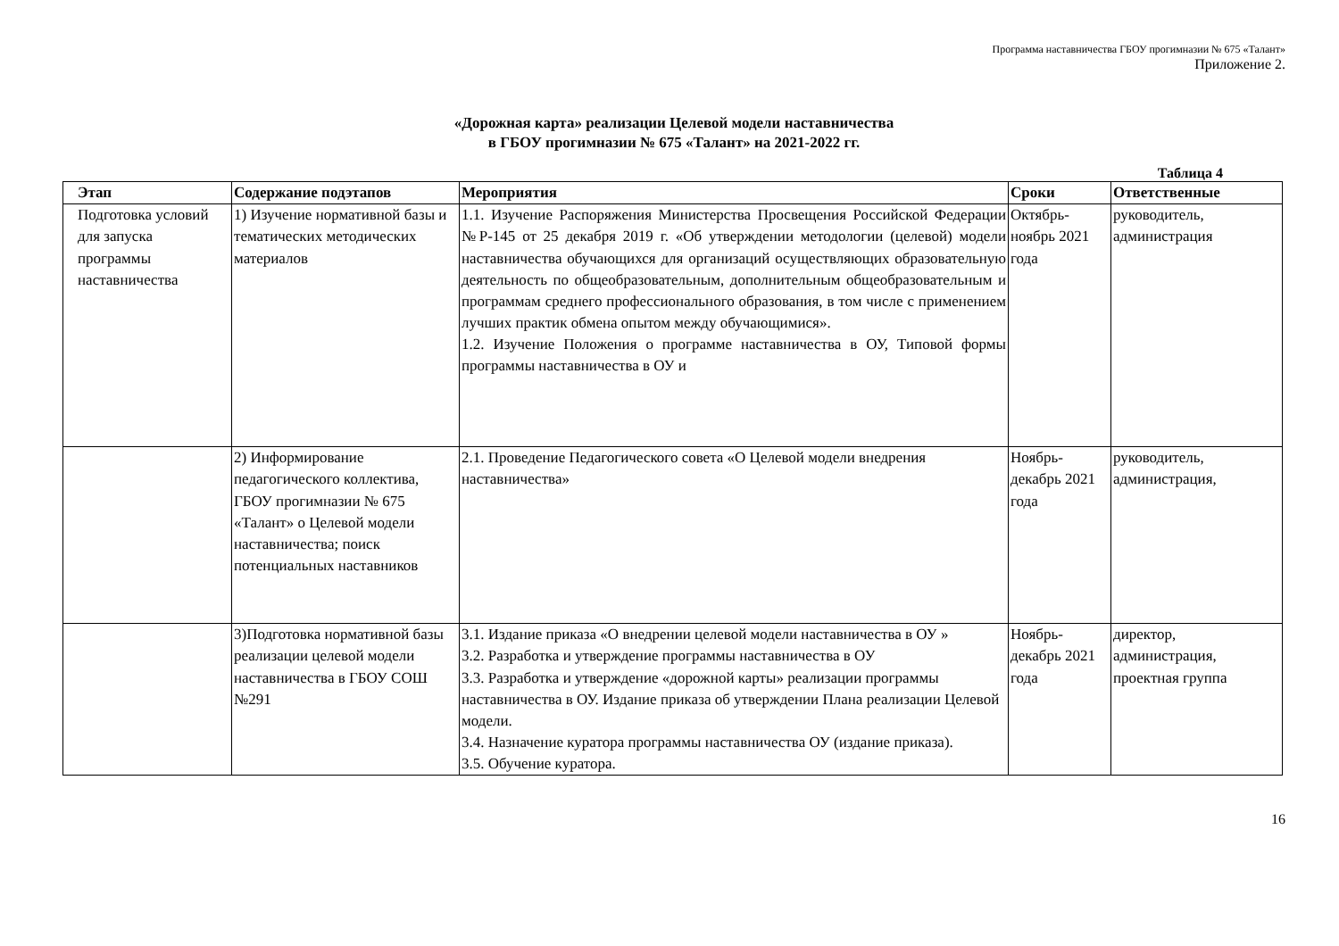Программа наставничества ГБОУ прогимназии № 675 «Талант»
Приложение 2.
«Дорожная карта» реализации Целевой модели наставничества
в ГБОУ прогимназии № 675 «Талант» на 2021-2022 гг.
Таблица 4
| Этап | Содержание подэтапов | Мероприятия | Сроки | Ответственные |
| --- | --- | --- | --- | --- |
| Подготовка условий для запуска программы наставничества | 1) Изучение нормативной базы и тематических методических материалов | 1.1. Изучение Распоряжения Министерства Просвещения Российской Федерации №Р-145 от 25 декабря 2019 г. «Об утверждении методологии (целевой) модели наставничества обучающихся для организаций осуществляющих образовательную деятельность по общеобразовательным, дополнительным общеобразовательным и программам среднего профессионального образования, в том числе с применением лучших практик обмена опытом между обучающимися». 1.2. Изучение Положения о программе наставничества в ОУ, Типовой формы программы наставничества в ОУ и | Октябрь-ноябрь 2021 года | руководитель, администрация |
| | 2) Информирование педагогического коллектива, ГБОУ прогимназии № 675 «Талант» о Целевой модели наставничества; поиск потенциальных наставников | 2.1. Проведение Педагогического совета «О Целевой модели внедрения наставничества» | Ноябрь-декабрь 2021 года | руководитель, администрация, |
| | 3)Подготовка нормативной базы реализации целевой модели наставничества в ГБОУ СОШ №291 | 3.1. Издание приказа «О внедрении целевой модели наставничества в ОУ » 3.2. Разработка и утверждение программы наставничества в ОУ 3.3. Разработка и утверждение «дорожной карты» реализации программы наставничества в ОУ. Издание приказа об утверждении Плана реализации Целевой модели. 3.4. Назначение куратора программы наставничества ОУ (издание приказа). 3.5. Обучение куратора. | Ноябрь-декабрь 2021 года | директор, администрация, проектная группа |
16